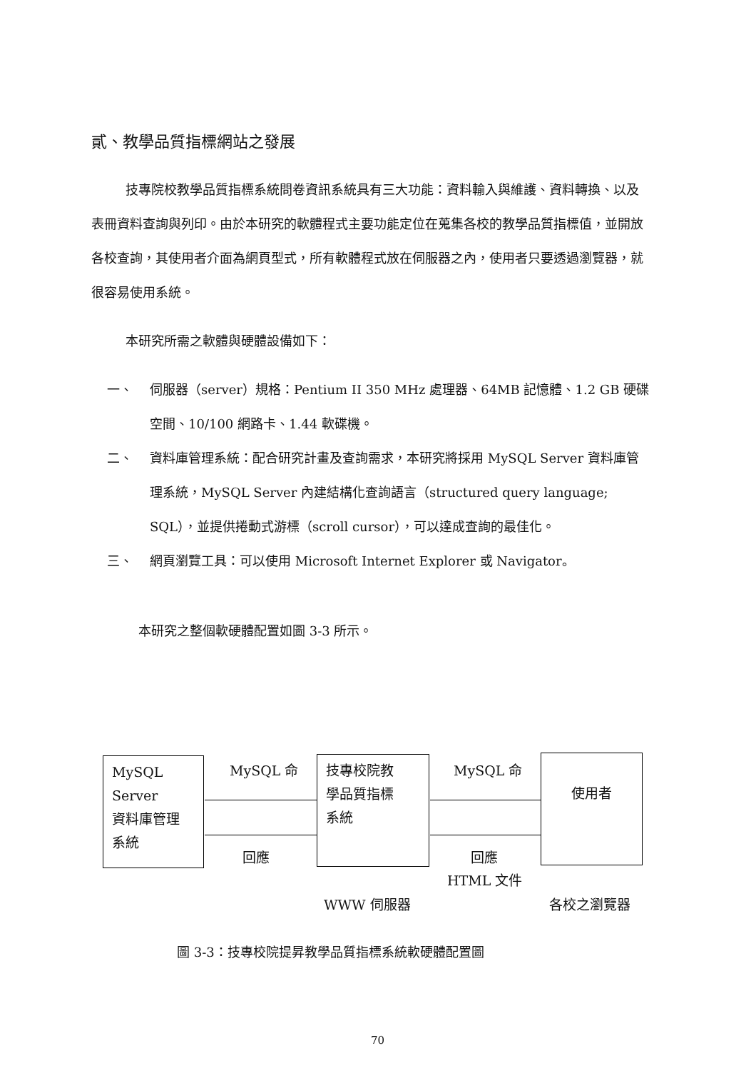貳、教學品質指標網站之發展
技專院校教學品質指標系統問卷資訊系統具有三大功能：資料輸入與維護、資料轉換、以及表冊資料查詢與列印。由於本研究的軟體程式主要功能定位在蒐集各校的教學品質指標值，並開放各校查詢，其使用者介面為網頁型式，所有軟體程式放在伺服器之內，使用者只要透過瀏覽器，就很容易使用系統。
本研究所需之軟體與硬體設備如下：
一、 伺服器（server）規格：Pentium II 350 MHz 處理器、64MB 記憶體、1.2 GB 硬碟空間、10/100 網路卡、1.44 軟碟機。
二、 資料庫管理系統：配合研究計畫及查詢需求，本研究將採用 MySQL Server 資料庫管理系統，MySQL Server 內建結構化查詢語言（structured query language; SQL），並提供捲動式游標（scroll cursor），可以達成查詢的最佳化。
三、 網頁瀏覽工具：可以使用 Microsoft Internet Explorer 或 Navigator。
本研究之整個軟硬體配置如圖 3-3 所示。
MySQL
Server
資料庫管理
系統
技專校院教
學品質指標
系統
使用者
MySQL 命 MySQL 命
回應 回應
HTML 文件
WWW 伺服器 各校之瀏覽器
圖 3-3：技專校院提昇教學品質指標系統軟硬體配置圖
70